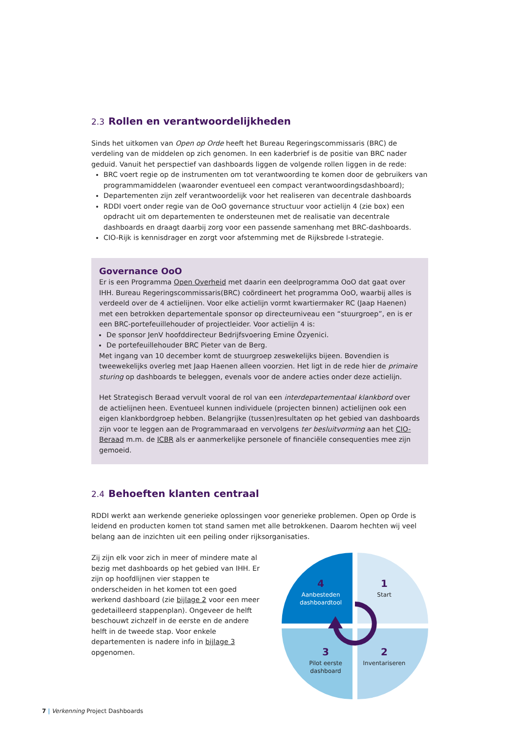2.3 Rollen en verantwoordelijkheden
Sinds het uitkomen van Open op Orde heeft het Bureau Regeringscommissaris (BRC) de verdeling van de middelen op zich genomen. In een kaderbrief is de positie van BRC nader geduid. Vanuit het perspectief van dashboards liggen de volgende rollen liggen in de rede:
BRC voert regie op de instrumenten om tot verantwoording te komen door de gebruikers van programmamiddelen (waaronder eventueel een compact verantwoordingsdashboard);
Departementen zijn zelf verantwoordelijk voor het realiseren van decentrale dashboards
RDDI voert onder regie van de OoO governance structuur voor actielijn 4 (zie box) een opdracht uit om departementen te ondersteunen met de realisatie van decentrale dashboards en draagt daarbij zorg voor een passende samenhang met BRC-dashboards.
CIO-Rijk is kennisdrager en zorgt voor afstemming met de Rijksbrede I-strategie.
Governance OoO
Er is een Programma Open Overheid met daarin een deelprogramma OoO dat gaat over IHH. Bureau Regeringscommissaris(BRC) coördineert het programma OoO, waarbij alles is verdeeld over de 4 actielijnen. Voor elke actielijn vormt kwartiermaker RC (Jaap Haenen) met een betrokken departementale sponsor op directeurniveau een “stuurgroep”, en is er een BRC-portefeuillehouder of projectleider. Voor actielijn 4 is:
De sponsor JenV hoofddirecteur Bedrijfsvoering Emine Özyenici.
De portefeuillehouder BRC Pieter van de Berg.
Met ingang van 10 december komt de stuurgroep zeswekelijks bijeen. Bovendien is tweewekelijks overleg met Jaap Haenen alleen voorzien. Het ligt in de rede hier de primaire sturing op dashboards te beleggen, evenals voor de andere acties onder deze actielijn.
Het Strategisch Beraad vervult vooral de rol van een interdepartementaal klankbord over de actielijnen heen. Eventueel kunnen individuele (projecten binnen) actielijnen ook een eigen klankbordgroep hebben. Belangrijke (tussen)resultaten op het gebied van dashboards zijn voor te leggen aan de Programmaraad en vervolgens ter besluitvorming aan het CIO-Beraad m.m. de ICBR als er aanmerkelijke personele of financiële consequenties mee zijn gemoeid.
2.4 Behoeften klanten centraal
RDDI werkt aan werkende generieke oplossingen voor generieke problemen. Open op Orde is leidend en producten komen tot stand samen met alle betrokkenen. Daarom hechten wij veel belang aan de inzichten uit een peiling onder rijksorganisaties.
Zij zijn elk voor zich in meer of mindere mate al bezig met dashboards op het gebied van IHH. Er zijn op hoofdlijnen vier stappen te onderscheiden in het komen tot een goed werkend dashboard (zie bijlage 2 voor een meer gedetailleerd stappenplan). Ongeveer de helft beschouwt zichzelf in de eerste en de andere helft in de tweede stap. Voor enkele departementen is nadere info in bijlage 3 opgenomen.
4
Aanbesteden
dashboardtool
1
Start
3
Pilot eerste
dashboard
2
Inventariseren
7 | Verkenning Project Dashboards